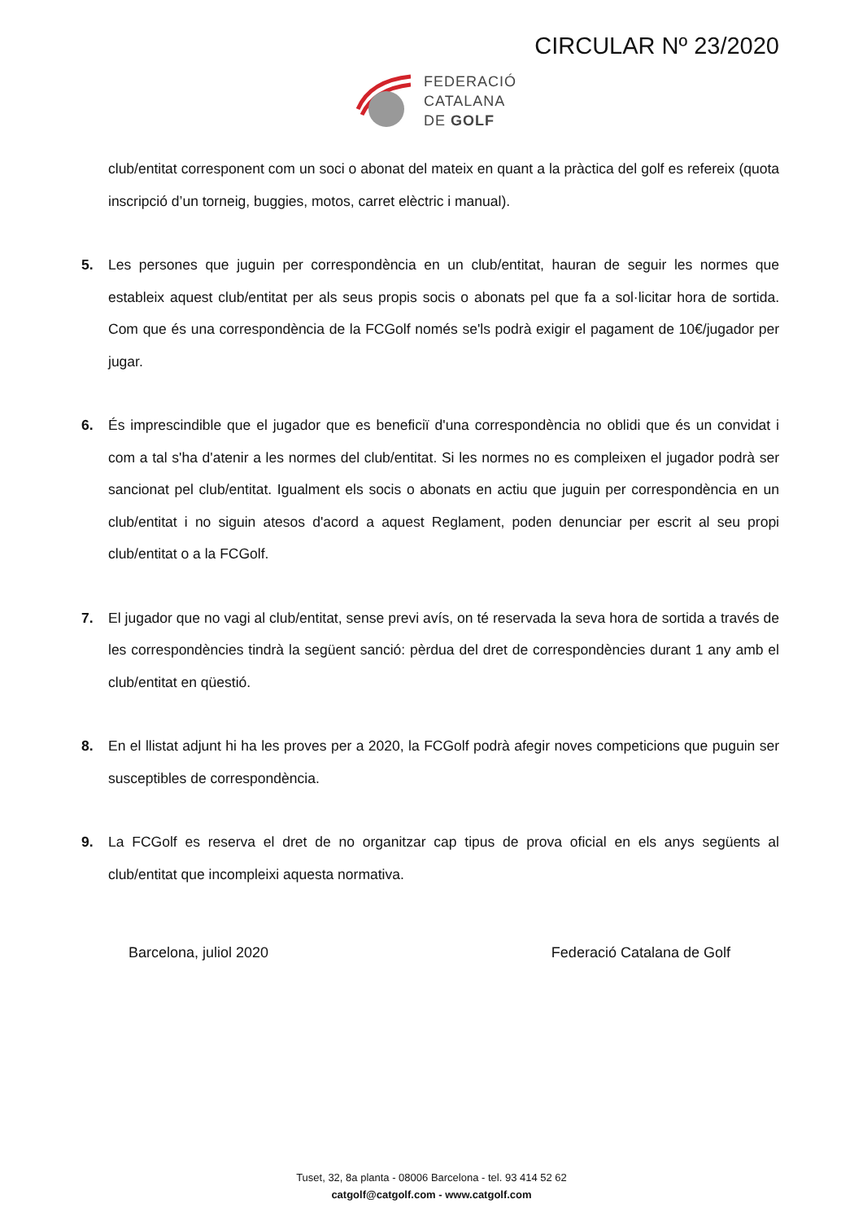CIRCULAR Nº 23/2020
FEDERACIÓ
CATALANA
DE GOLF
club/entitat corresponent com un soci o abonat del mateix en quant a la pràctica del golf es refereix (quota inscripció d’un torneig, buggies, motos, carret elèctric i manual).
5. Les persones que juguin per correspondència en un club/entitat, hauran de seguir les normes que estableix aquest club/entitat per als seus propis socis o abonats pel que fa a sol·licitar hora de sortida. Com que és una correspondència de la FCGolf només se'ls podrà exigir el pagament de 10€/jugador per jugar.
6. És imprescindible que el jugador que es beneficiï d'una correspondència no oblidi que és un convidat i com a tal s'ha d'atenir a les normes del club/entitat. Si les normes no es compleixen el jugador podrà ser sancionat pel club/entitat. Igualment els socis o abonats en actiu que juguin per correspondència en un club/entitat i no siguin atesos d'acord a aquest Reglament, poden denunciar per escrit al seu propi club/entitat o a la FCGolf.
7. El jugador que no vagi al club/entitat, sense previ avís, on té reservada la seva hora de sortida a través de les correspondències tindrà la següent sanció: pèrdua del dret de correspondències durant 1 any amb el club/entitat en qüestió.
8. En el llistat adjunt hi ha les proves per a 2020, la FCGolf podrà afegir noves competicions que puguin ser susceptibles de correspondència.
9. La FCGolf es reserva el dret de no organitzar cap tipus de prova oficial en els anys següents al club/entitat que incompleixi aquesta normativa.
Barcelona, juliol 2020 Federació Catalana de Golf
Tuset, 32, 8a planta - 08006 Barcelona - tel. 93 414 52 62
catgolf@catgolf.com - www.catgolf.com